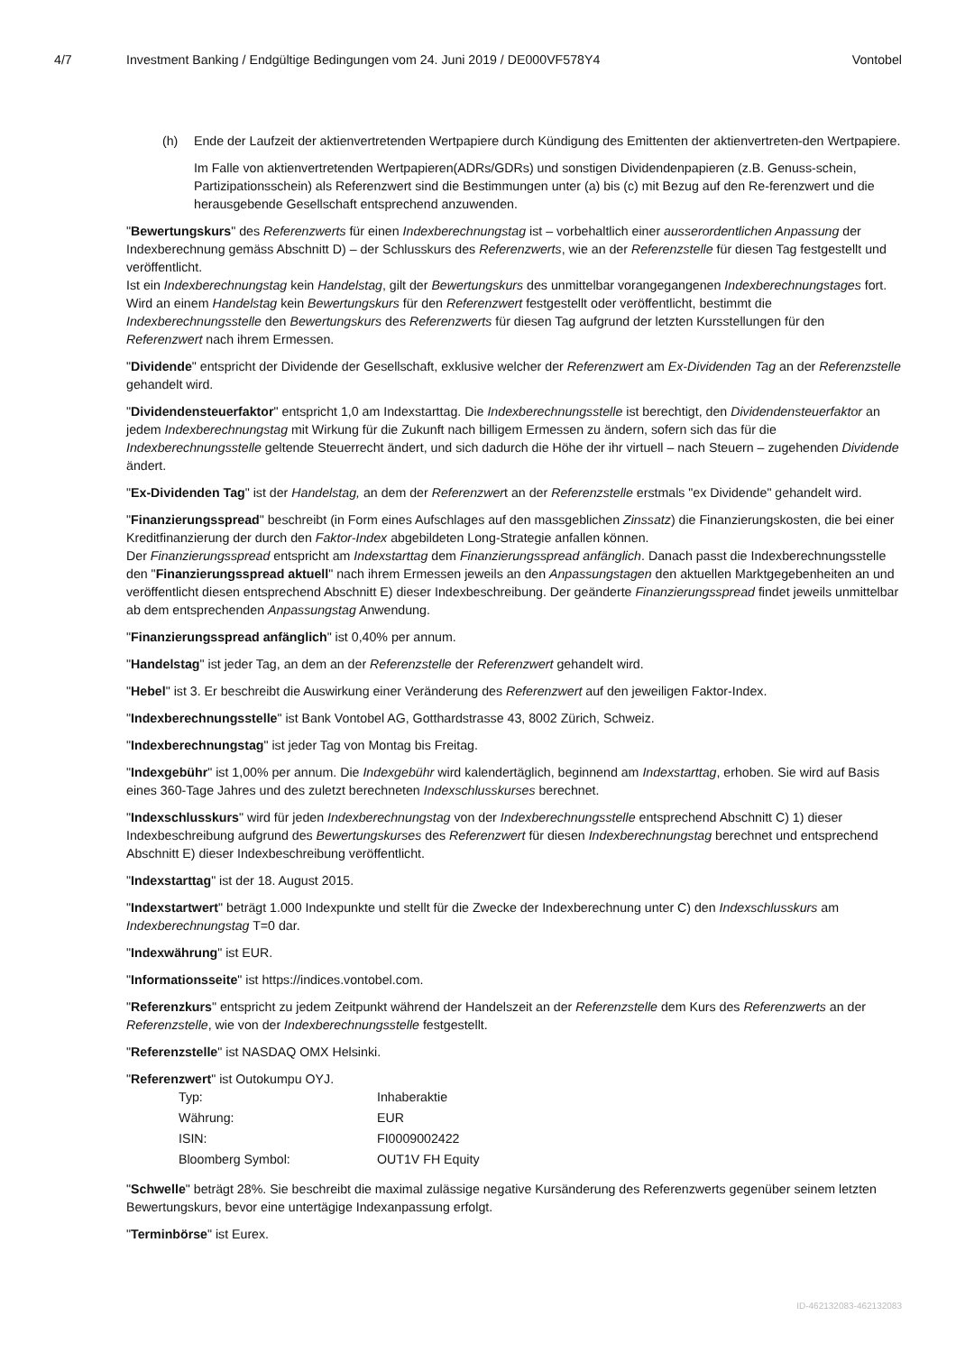4/7 Investment Banking / Endgültige Bedingungen vom 24. Juni 2019 / DE000VF578Y4 Vontobel
(h) Ende der Laufzeit der aktienvertretenden Wertpapiere durch Kündigung des Emittenten der aktienvertreten-den Wertpapiere.
Im Falle von aktienvertretenden Wertpapieren(ADRs/GDRs) und sonstigen Dividendenpapieren (z.B. Genuss-schein, Partizipationsschein) als Referenzwert sind die Bestimmungen unter (a) bis (c) mit Bezug auf den Re-ferenzwert und die herausgebende Gesellschaft entsprechend anzuwenden.
"Bewertungskurs" des Referenzwerts für einen Indexberechnungstag ist – vorbehaltlich einer ausserordentlichen Anpassung der Indexberechnung gemäss Abschnitt D) – der Schlusskurs des Referenzwerts, wie an der Referenzstelle für diesen Tag festgestellt und veröffentlicht.
Ist ein Indexberechnungstag kein Handelstag, gilt der Bewertungskurs des unmittelbar vorangegangenen Indexberechnungstages fort. Wird an einem Handelstag kein Bewertungskurs für den Referenzwert festgestellt oder veröffentlicht, bestimmt die Indexberechnungsstelle den Bewertungskurs des Referenzwerts für diesen Tag aufgrund der letzten Kursstellungen für den Referenzwert nach ihrem Ermessen.
"Dividende" entspricht der Dividende der Gesellschaft, exklusive welcher der Referenzwert am Ex-Dividenden Tag an der Referenzstelle gehandelt wird.
"Dividendensteuerfaktor" entspricht 1,0 am Indexstarttag. Die Indexberechnungsstelle ist berechtigt, den Dividendensteuerfaktor an jedem Indexberechnungstag mit Wirkung für die Zukunft nach billigem Ermessen zu ändern, sofern sich das für die Indexberechnungsstelle geltende Steuerrecht ändert, und sich dadurch die Höhe der ihr virtuell – nach Steuern – zugehenden Dividende ändert.
"Ex-Dividenden Tag" ist der Handelstag, an dem der Referenzwert an der Referenzstelle erstmals "ex Dividende" gehandelt wird.
"Finanzierungsspread" beschreibt (in Form eines Aufschlages auf den massgeblichen Zinssatz) die Finanzierungskosten, die bei einer Kreditfinanzierung der durch den Faktor-Index abgebildeten Long-Strategie anfallen können.
Der Finanzierungsspread entspricht am Indexstarttag dem Finanzierungsspread anfänglich. Danach passt die Indexberechnungsstelle den "Finanzierungsspread aktuell" nach ihrem Ermessen jeweils an den Anpassungstagen den aktuellen Marktgegebenheiten an und veröffentlicht diesen entsprechend Abschnitt E) dieser Indexbeschreibung. Der geänderte Finanzierungsspread findet jeweils unmittelbar ab dem entsprechenden Anpassungstag Anwendung.
"Finanzierungsspread anfänglich" ist 0,40% per annum.
"Handelstag" ist jeder Tag, an dem an der Referenzstelle der Referenzwert gehandelt wird.
"Hebel" ist 3. Er beschreibt die Auswirkung einer Veränderung des Referenzwert auf den jeweiligen Faktor-Index.
"Indexberechnungsstelle" ist Bank Vontobel AG, Gotthardstrasse 43, 8002 Zürich, Schweiz.
"Indexberechnungstag" ist jeder Tag von Montag bis Freitag.
"Indexgebühr" ist 1,00% per annum. Die Indexgebühr wird kalendertäglich, beginnend am Indexstarttag, erhoben. Sie wird auf Basis eines 360-Tage Jahres und des zuletzt berechneten Indexschlusskurses berechnet.
"Indexschlusskurs" wird für jeden Indexberechnungstag von der Indexberechnungsstelle entsprechend Abschnitt C) 1) dieser Indexbeschreibung aufgrund des Bewertungskurses des Referenzwert für diesen Indexberechnungstag berechnet und entsprechend Abschnitt E) dieser Indexbeschreibung veröffentlicht.
"Indexstarttag" ist der 18. August 2015.
"Indexstartwert" beträgt 1.000 Indexpunkte und stellt für die Zwecke der Indexberechnung unter C) den Indexschlusskurs am Indexberechnungstag T=0 dar.
"Indexwährung" ist EUR.
"Informationsseite" ist https://indices.vontobel.com.
"Referenzkurs" entspricht zu jedem Zeitpunkt während der Handelszeit an der Referenzstelle dem Kurs des Referenzwerts an der Referenzstelle, wie von der Indexberechnungsstelle festgestellt.
"Referenzstelle" ist NASDAQ OMX Helsinki.
"Referenzwert" ist Outokumpu OYJ.
| Typ: | Inhaberaktie |
| Währung: | EUR |
| ISIN: | FI0009002422 |
| Bloomberg Symbol: | OUT1V FH Equity |
"Schwelle" beträgt 28%. Sie beschreibt die maximal zulässige negative Kursänderung des Referenzwerts gegenüber seinem letzten Bewertungskurs, bevor eine untertägige Indexanpassung erfolgt.
"Terminbörse" ist Eurex.
ID-462132083-462132083